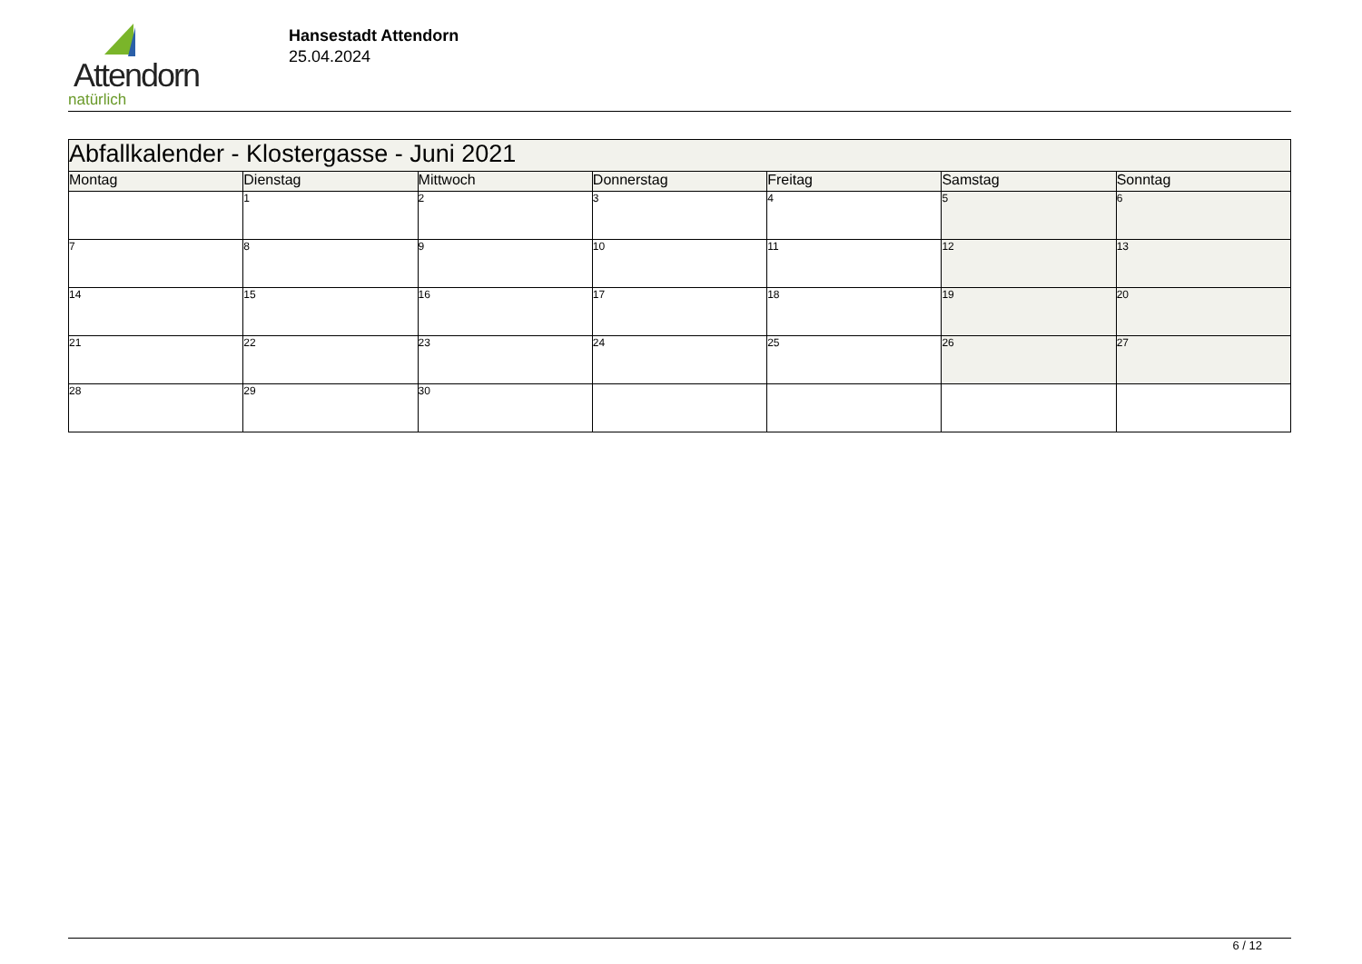Attendorn
natürlich
Hansestadt Attendorn
25.04.2024
| Abfallkalender - Klostergasse - Juni 2021 | | | | | | |
| Montag | Dienstag | Mittwoch | Donnerstag | Freitag | Samstag | Sonntag |
| | 1 | 2 | 3 | 4 | 5 | 6 |
| 7 | 8 | 9 | 10 | 11 | 12 | 13 |
| 14 | 15 | 16 | 17 | 18 | 19 | 20 |
| 21 | 22 | 23 | 24 | 25 | 26 | 27 |
| 28 | 29 | 30 | | | | |
6 / 12